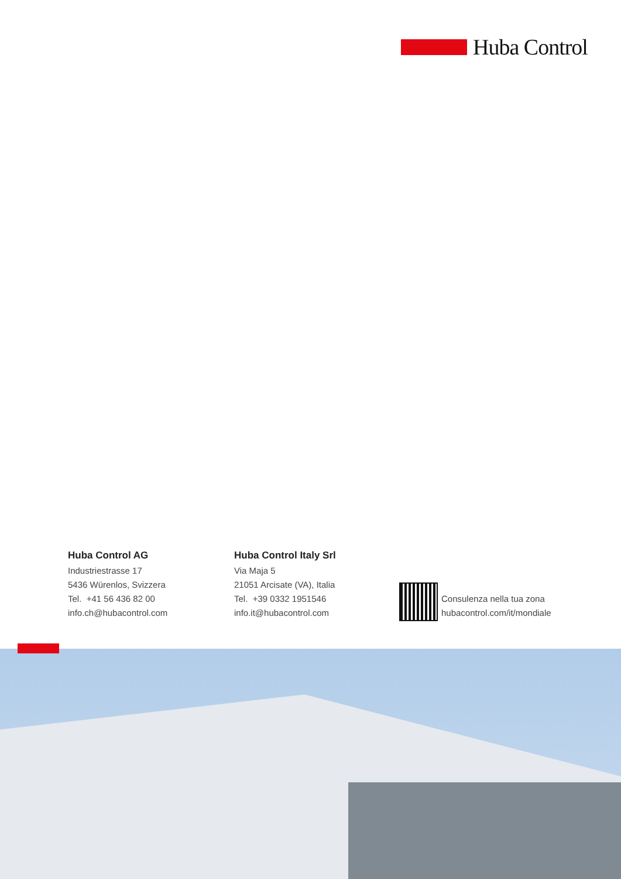Huba Control
Huba Control AG
Industriestrasse 17
5436 Würenlos, Svizzera
Tel. +41 56 436 82 00
info.ch@hubacontrol.com
Huba Control Italy Srl
Via Maja 5
21051 Arcisate (VA), Italia
Tel. +39 0332 1951546
info.it@hubacontrol.com
Consulenza nella tua zona
hubacontrol.com/it/mondiale